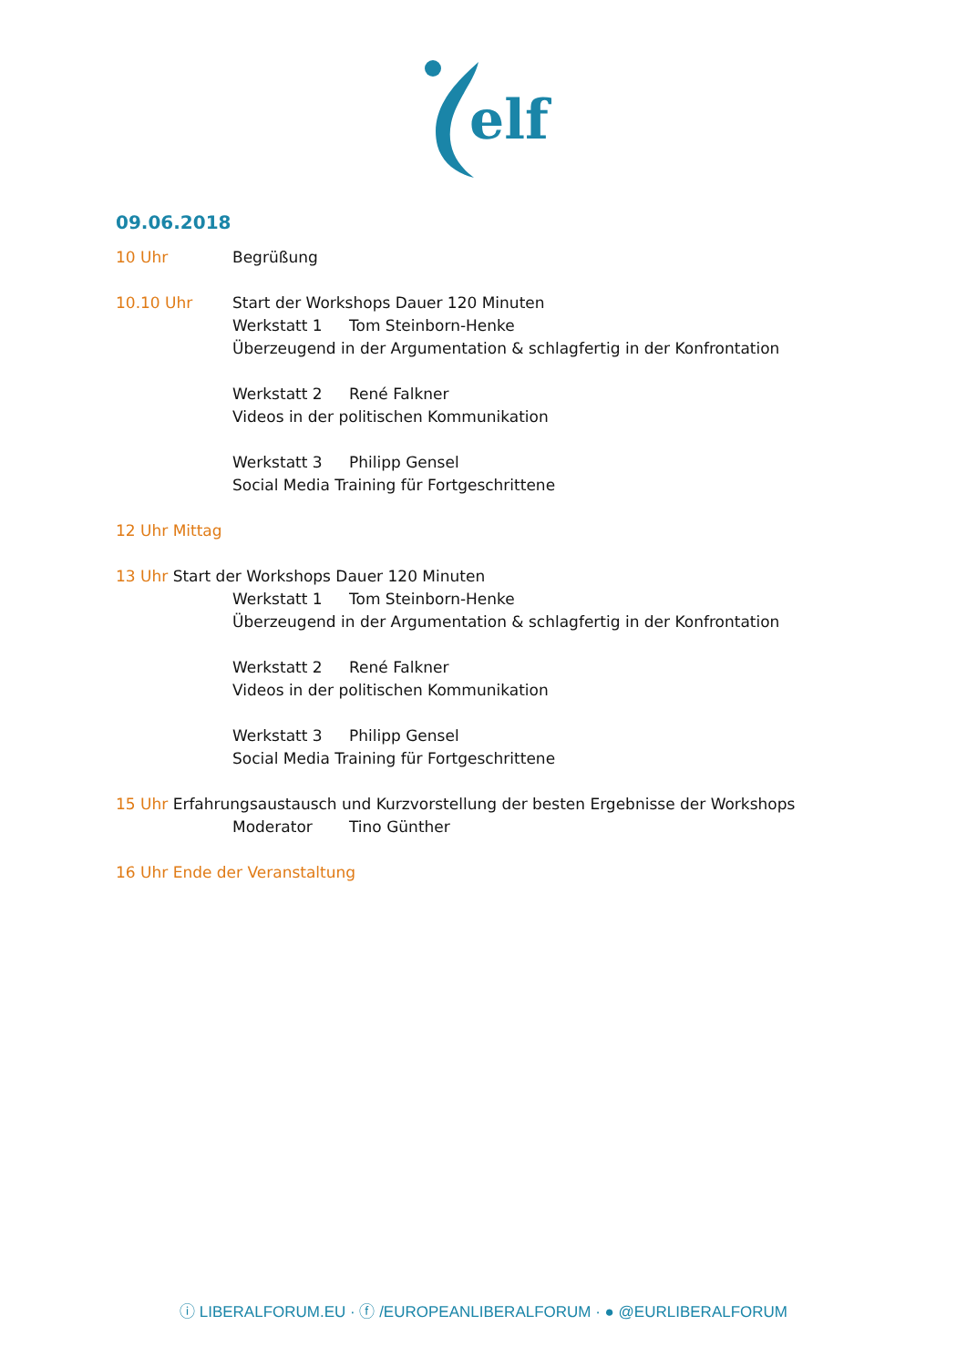elf
09.06.2018
10 Uhr Begrüßung
10.10 Uhr Start der Workshops Dauer 120 Minuten
Werkstatt 1 Tom Steinborn-Henke
Überzeugend in der Argumentation & schlagfertig in der Konfrontation
Werkstatt 2 René Falkner
Videos in der politischen Kommunikation
Werkstatt 3 Philipp Gensel
Social Media Training für Fortgeschrittene
12 Uhr Mittag
13 Uhr Start der Workshops Dauer 120 Minuten
Werkstatt 1 Tom Steinborn-Henke
Überzeugend in der Argumentation & schlagfertig in der Konfrontation
Werkstatt 2 René Falkner
Videos in der politischen Kommunikation
Werkstatt 3 Philipp Gensel
Social Media Training für Fortgeschrittene
15 Uhr Erfahrungsaustausch und Kurzvorstellung der besten Ergebnisse der Workshops
Moderator Tino Günther
16 Uhr Ende der Veranstaltung
ⓘ LIBERALFORUM.EU · ⓕ /EUROPEANLIBERALFORUM · ● @EURLIBERALFORUM